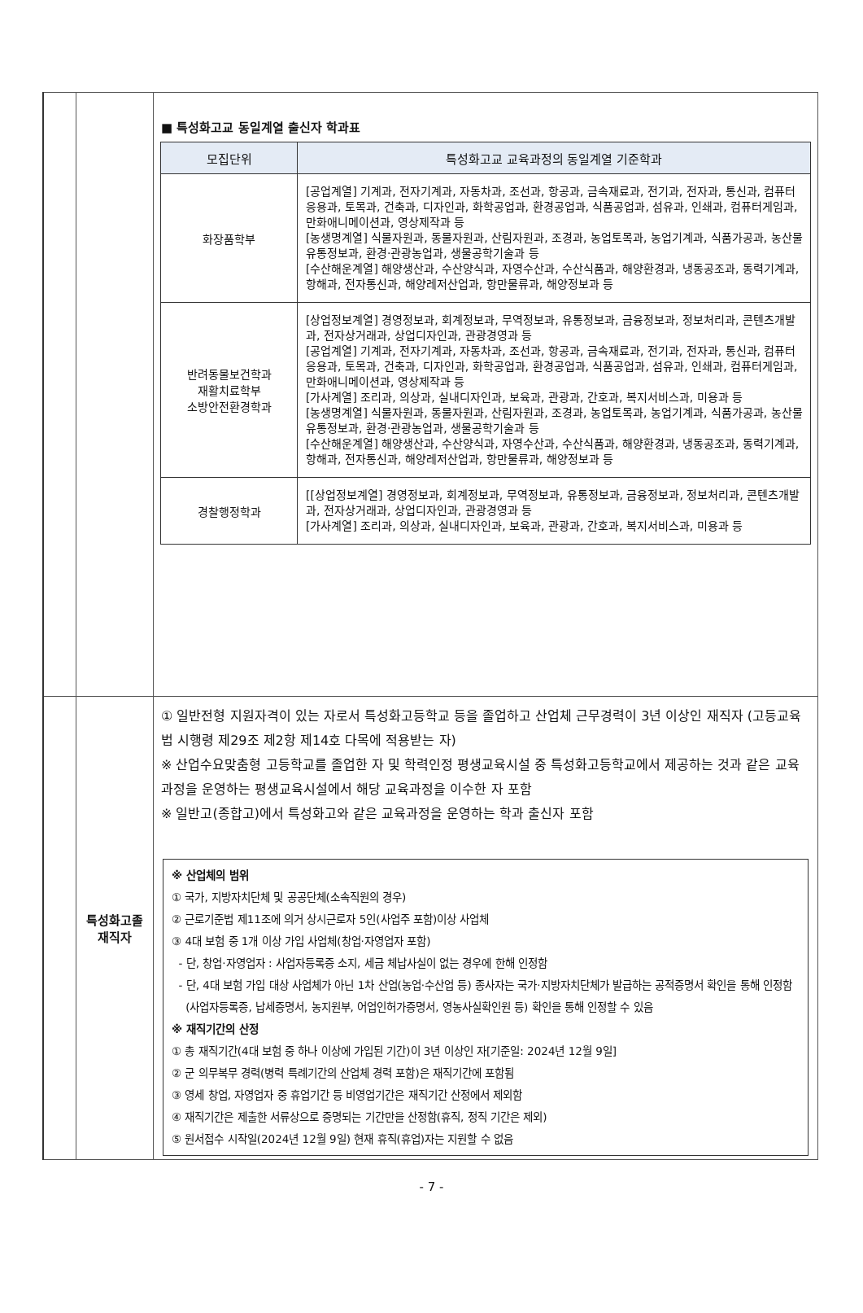| | | ■ 특성화고교 동일계열 출신자 학과표 / 모집단위 / 특성화고교 교육과정의 동일계열 기준학과 / / --- / --- / / 화장품학부 / [공업계열] 기계과, 전자기계과, 자동차과, 조선과, 항공과, 금속재료과, 전기과, 전자과, 통신과, 컴퓨터응용과, 토목과, 건축과, 디자인과, 화학공업과, 환경공업과, 식품공업과, 섬유과, 인쇄과, 컴퓨터게임과, 만화애니메이션과, 영상제작과 등 [농생명계열] 식물자원과, 동물자원과, 산림자원과, 조경과, 농업토목과, 농업기계과, 식품가공과, 농산물유통정보과, 환경·관광농업과, 생물공학기술과 등 [수산해운계열] 해양생산과, 수산양식과, 자영수산과, 수산식품과, 해양환경과, 냉동공조과, 동력기계과, 항해과, 전자통신과, 해양레저산업과, 항만물류과, 해양정보과 등 / / 반려동물보건학과 재활치료학부 소방안전환경학과 / [상업정보계열] 경영정보과, 회계정보과, 무역정보과, 유통정보과, 금융정보과, 정보처리과, 콘텐츠개발과, 전자상거래과, 상업디자인과, 관광경영과 등 [공업계열] 기계과, 전자기계과, 자동차과, 조선과, 항공과, 금속재료과, 전기과, 전자과, 통신과, 컴퓨터응용과, 토목과, 건축과, 디자인과, 화학공업과, 환경공업과, 식품공업과, 섬유과, 인쇄과, 컴퓨터게임과, 만화애니메이션과, 영상제작과 등 [가사계열] 조리과, 의상과, 실내디자인과, 보육과, 관광과, 간호과, 복지서비스과, 미용과 등 [농생명계열] 식물자원과, 동물자원과, 산림자원과, 조경과, 농업토목과, 농업기계과, 식품가공과, 농산물유통정보과, 환경·관광농업과, 생물공학기술과 등 [수산해운계열] 해양생산과, 수산양식과, 자영수산과, 수산식품과, 해양환경과, 냉동공조과, 동력기계과, 항해과, 전자통신과, 해양레저산업과, 항만물류과, 해양정보과 등 / / 경찰행정학과 / [[상업정보계열] 경영정보과, 회계정보과, 무역정보과, 유통정보과, 금융정보과, 정보처리과, 콘텐츠개발과, 전자상거래과, 상업디자인과, 관광경영과 등 [가사계열] 조리과, 의상과, 실내디자인과, 보육과, 관광과, 간호과, 복지서비스과, 미용과 등 / |
| | 특성화고졸 재직자 | ① 일반전형 지원자격이 있는 자로서 특성화고등학교 등을 졸업하고 산업체 근무경력이 3년 이상인 재직자 (고등교육법 시행령 제29조 제2항 제14호 다목에 적용받는 자) ※ 산업수요맞춤형 고등학교를 졸업한 자 및 학력인정 평생교육시설 중 특성화고등학교에서 제공하는 것과 같은 교육과정을 운영하는 평생교육시설에서 해당 교육과정을 이수한 자 포함 ※ 일반고(종합고)에서 특성화고와 같은 교육과정을 운영하는 학과 출신자 포함 ※ 산업체의 범위 ① 국가, 지방자치단체 및 공공단체(소속직원의 경우) ② 근로기준법 제11조에 의거 상시근로자 5인(사업주 포함)이상 사업체 ③ 4대 보험 중 1개 이상 가입 사업체(창업·자영업자 포함) - 단, 창업·자영업자 : 사업자등록증 소지, 세금 체납사실이 없는 경우에 한해 인정함 - 단, 4대 보험 가입 대상 사업체가 아닌 1차 산업(농업·수산업 등) 종사자는 국가·지방자치단체가 발급하는 공적증명서 확인을 통해 인정함 (사업자등록증, 납세증명서, 농지원부, 어업인허가증명서, 영농사실확인원 등) 확인을 통해 인정할 수 있음 ※ 재직기간의 산정 ① 총 재직기간(4대 보험 중 하나 이상에 가입된 기간)이 3년 이상인 자[기준일: 2024년 12월 9일] ② 군 의무복무 경력(병력 특례기간의 산업체 경력 포함)은 재직기간에 포함됨 ③ 영세 창업, 자영업자 중 휴업기간 등 비영업기간은 재직기간 산정에서 제외함 ④ 재직기간은 제출한 서류상으로 증명되는 기간만을 산정함(휴직, 정직 기간은 제외) ⑤ 원서접수 시작일(2024년 12월 9일) 현재 휴직(휴업)자는 지원할 수 없음 |
- 7 -